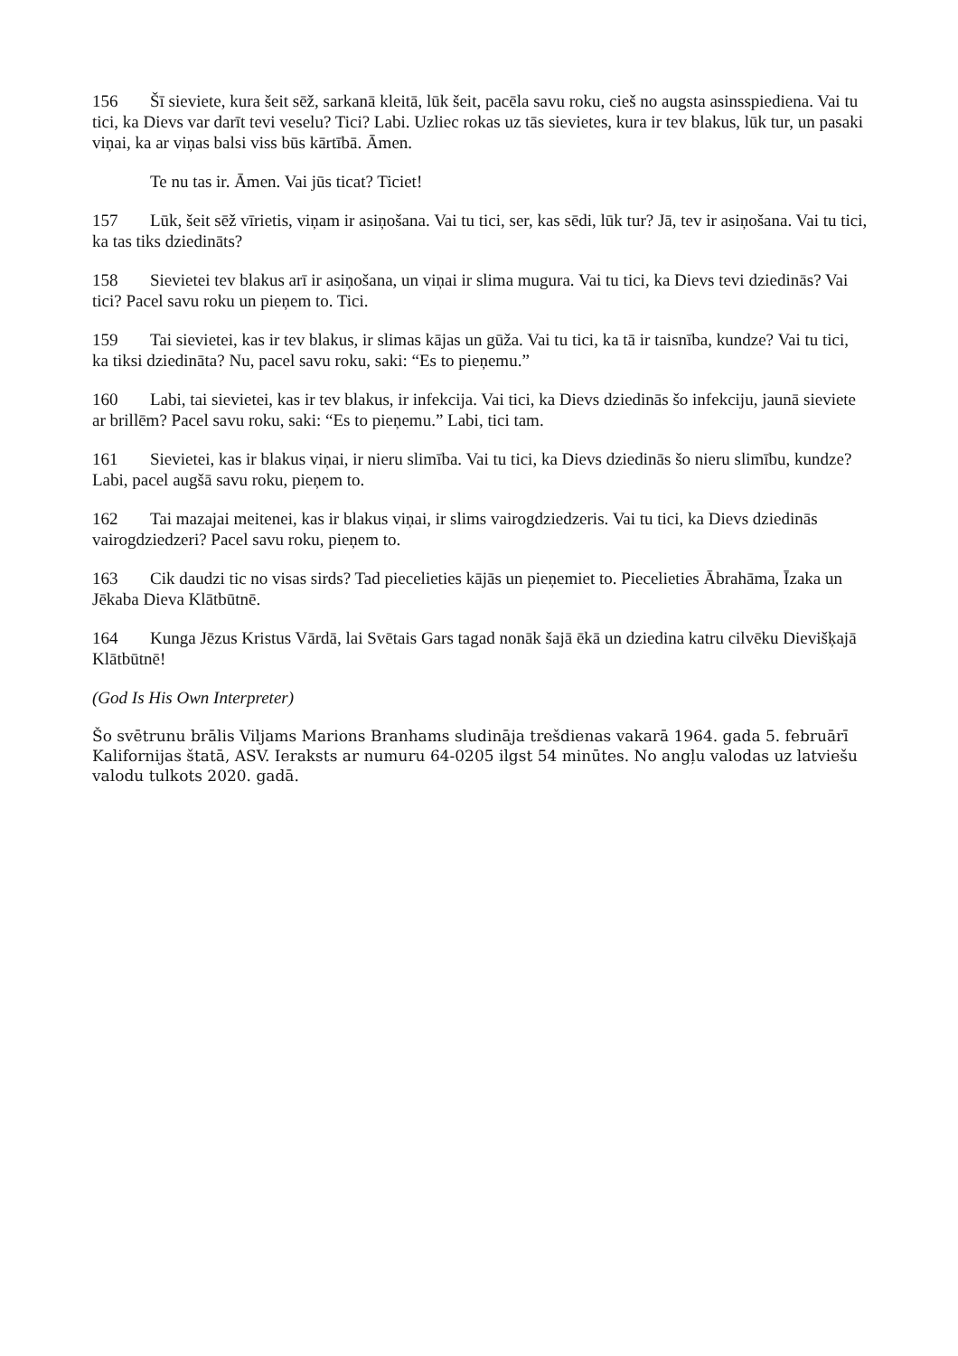156 Šī sieviete, kura šeit sēž, sarkanā kleitā, lūk šeit, pacēla savu roku, cieš no augsta asinsspiediena. Vai tu tici, ka Dievs var darīt tevi veselu? Tici? Labi. Uzliec rokas uz tās sievietes, kura ir tev blakus, lūk tur, un pasaki viņai, ka ar viņas balsi viss būs kārtībā. Āmen.
Te nu tas ir. Āmen. Vai jūs ticat? Ticiet!
157 Lūk, šeit sēž vīrietis, viņam ir asiņošana. Vai tu tici, ser, kas sēdi, lūk tur? Jā, tev ir asiņošana. Vai tu tici, ka tas tiks dziedināts?
158 Sievietei tev blakus arī ir asiņošana, un viņai ir slima mugura. Vai tu tici, ka Dievs tevi dziedinās? Vai tici? Pacel savu roku un pieņem to. Tici.
159 Tai sievietei, kas ir tev blakus, ir slimas kājas un gūža. Vai tu tici, ka tā ir taisnība, kundze? Vai tu tici, ka tiksi dziedināta? Nu, pacel savu roku, saki: “Es to pieņemu.”
160 Labi, tai sievietei, kas ir tev blakus, ir infekcija. Vai tici, ka Dievs dziedinās šo infekciju, jaunā sieviete ar brillēm? Pacel savu roku, saki: “Es to pieņemu.” Labi, tici tam.
161 Sievietei, kas ir blakus viņai, ir nieru slimība. Vai tu tici, ka Dievs dziedinās šo nieru slimību, kundze? Labi, pacel augšā savu roku, pieņem to.
162 Tai mazajai meitenei, kas ir blakus viņai, ir slims vairogdziedzeris. Vai tu tici, ka Dievs dziedinās vairogdziedzeri? Pacel savu roku, pieņem to.
163 Cik daudzi tic no visas sirds? Tad piecelieties kājās un pieņemiet to. Piecelieties Ābrahāma, Īzaka un Jēkaba Dieva Klātbūtnē.
164 Kunga Jēzus Kristus Vārdā, lai Svētais Gars tagad nonāk šajā ēkā un dziedina katru cilvēku Dievišķajā Klātbūtnē!
(God Is His Own Interpreter)
Šo svētrunu brālis Viljams Marions Branhams sludināja trešdienas vakarā 1964. gada 5. februārī Kalifornijas štatā, ASV. Ieraksts ar numuru 64-0205 ilgst 54 minūtes. No angļu valodas uz latviešu valodu tulkots 2020. gadā.